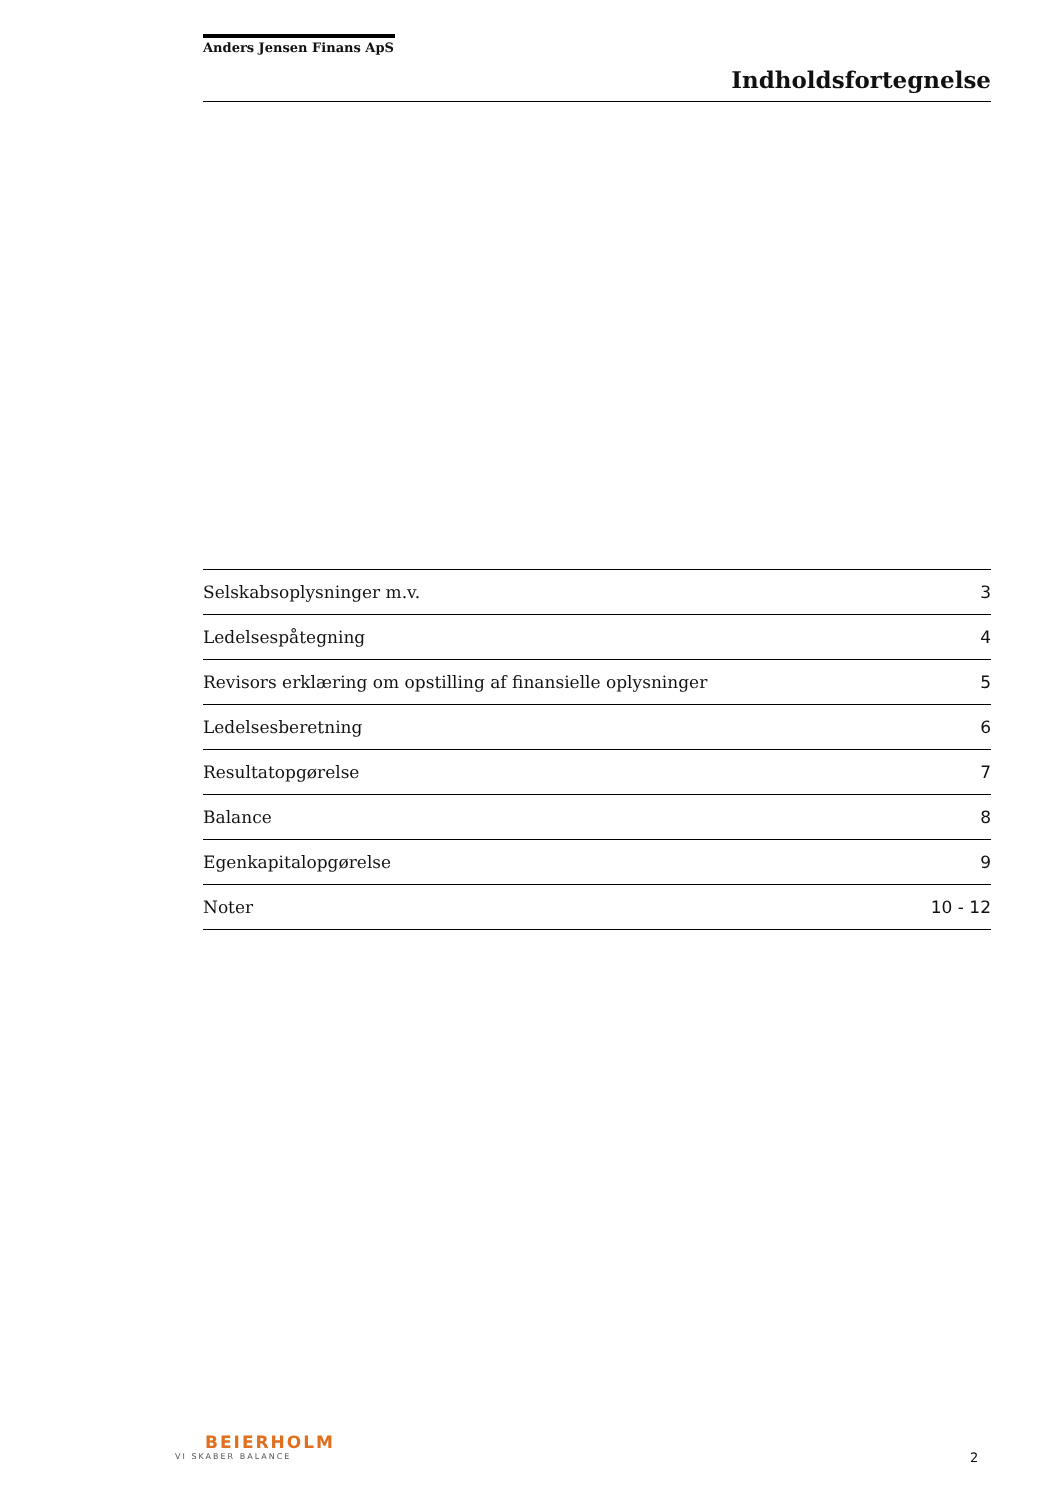Anders Jensen Finans ApS
Indholdsfortegnelse
| Selskabsoplysninger m.v. | 3 |
| Ledelsespåtegning | 4 |
| Revisors erklæring om opstilling af finansielle oplysninger | 5 |
| Ledelsesberetning | 6 |
| Resultatopgørelse | 7 |
| Balance | 8 |
| Egenkapitalopgørelse | 9 |
| Noter | 10 - 12 |
BEIERHOLM
VI SKABER BALANCE
2